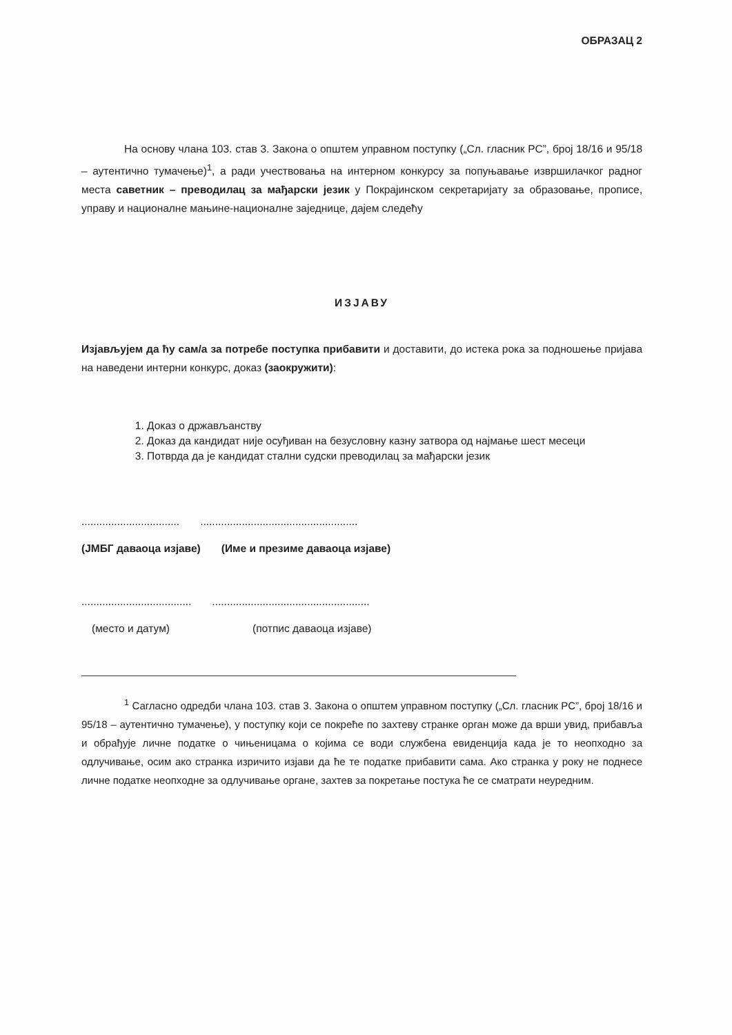ОБРАЗАЦ 2
На основу члана 103. став 3. Закона о општем управном поступку („Сл. гласник РС”, број 18/16 и 95/18 – аутентично тумачење)<sup>1</sup>, а ради учествовања на интерном конкурсу за попуњавање извршилачког радног места саветник – преводилац за мађарски језик у Покрајинском секретаријату за образовање, прописе, управу и националне мањине-националне заједнице, дајем следећу
ИЗЈАВУ
Изјављујем да ћу сам/а за потребе поступка прибавити и доставити, до истека рока за подношење пријава на наведени интерни конкурс, доказ (заокружити):
1. Доказ о држављанству
2. Доказ да кандидат није осуђиван на безусловну казну затвора од најмање шест месеци
3. Потврда да је кандидат стални судски преводилац за мађарски језик
......................................................................................
(ЈМБГ даваоца изјаве) (Име и презиме даваоца изјаве)
..........................................................................................
(место и датум) (потпис даваоца изјаве)
<sup>1</sup> Сагласно одредби члана 103. став 3. Закона о општем управном поступку („Сл. гласник РС”, број 18/16 и 95/18 – аутентично тумачење), у поступку који се покреће по захтеву странке орган може да врши увид, прибавља и обрађује личне податке о чињеницама о којима се води службена евиденција када је то неопходно за одлучивање, осим ако странка изричито изјави да ће те податке прибавити сама. Ако странка у року не поднесе личне податке неопходне за одлучивање органе, захтев за покретање постука ће се сматрати неуредним.